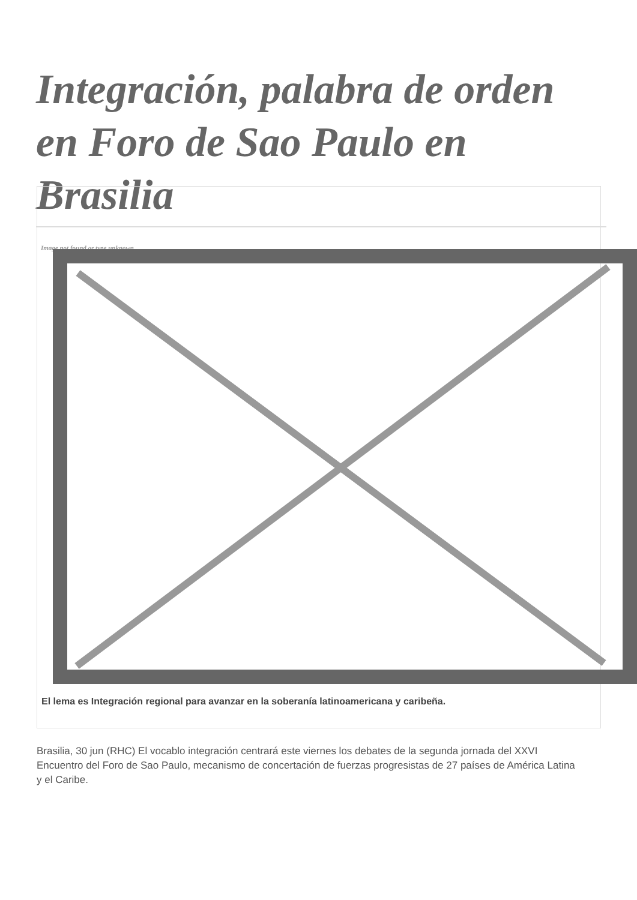Integración, palabra de orden en Foro de Sao Paulo en Brasilia
Image not found or type unknown
El lema es Integración regional para avanzar en la soberanía latinoamericana y caribeña.
Brasilia, 30 jun (RHC) El vocablo integración centrará este viernes los debates de la segunda jornada del XXVI Encuentro del Foro de Sao Paulo, mecanismo de concertación de fuerzas progresistas de 27 países de América Latina y el Caribe.